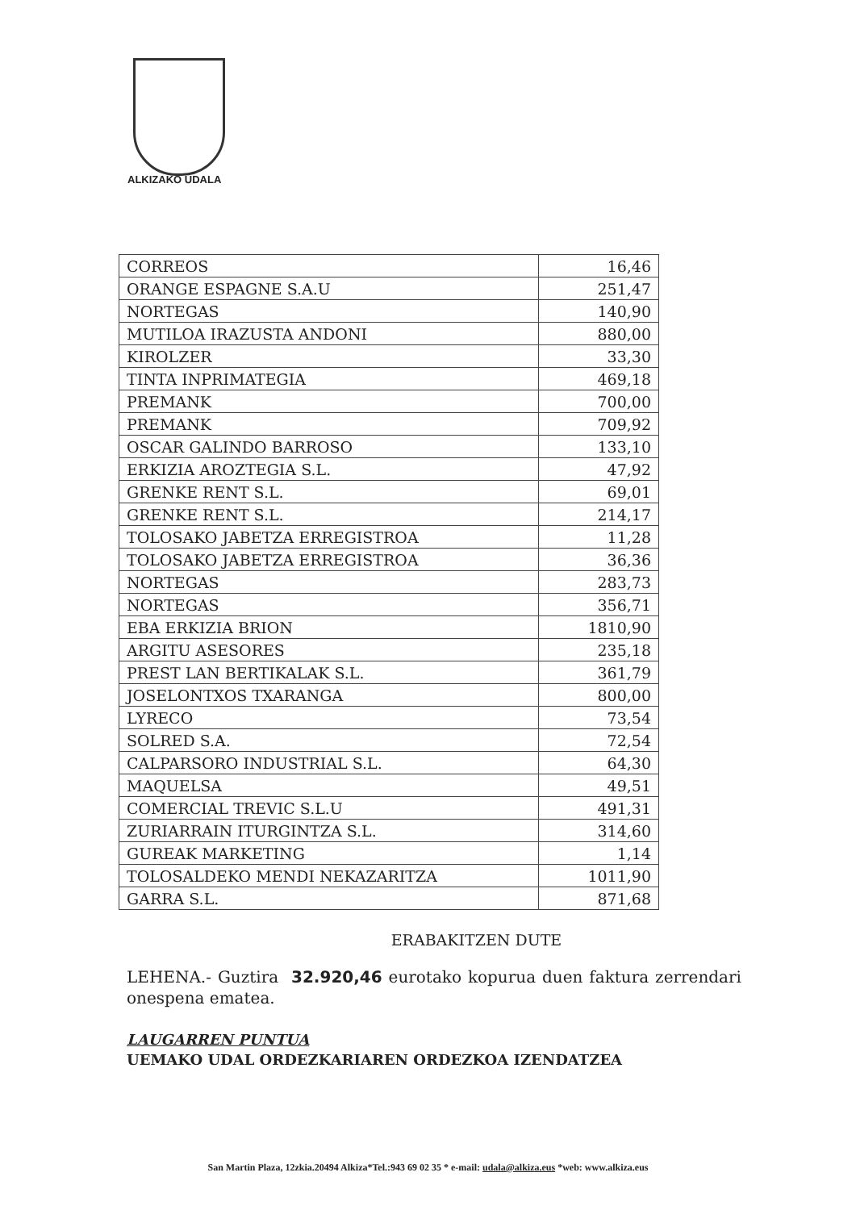ALKIZAKO UDALA
| CORREOS | 16,46 |
| ORANGE ESPAGNE S.A.U | 251,47 |
| NORTEGAS | 140,90 |
| MUTILOA IRAZUSTA ANDONI | 880,00 |
| KIROLZER | 33,30 |
| TINTA INPRIMATEGIA | 469,18 |
| PREMANK | 700,00 |
| PREMANK | 709,92 |
| OSCAR GALINDO BARROSO | 133,10 |
| ERKIZIA AROZTEGIA S.L. | 47,92 |
| GRENKE RENT S.L. | 69,01 |
| GRENKE RENT S.L. | 214,17 |
| TOLOSAKO JABETZA ERREGISTROA | 11,28 |
| TOLOSAKO JABETZA ERREGISTROA | 36,36 |
| NORTEGAS | 283,73 |
| NORTEGAS | 356,71 |
| EBA ERKIZIA BRION | 1810,90 |
| ARGITU ASESORES | 235,18 |
| PREST LAN BERTIKALAK S.L. | 361,79 |
| JOSELONTXOS TXARANGA | 800,00 |
| LYRECO | 73,54 |
| SOLRED S.A. | 72,54 |
| CALPARSORO INDUSTRIAL S.L. | 64,30 |
| MAQUELSA | 49,51 |
| COMERCIAL TREVIC S.L.U | 491,31 |
| ZURIARRAIN ITURGINTZA S.L. | 314,60 |
| GUREAK MARKETING | 1,14 |
| TOLOSALDEKO MENDI NEKAZARITZA | 1011,90 |
| GARRA S.L. | 871,68 |
ERABAKITZEN DUTE
LEHENA.- Guztira 32.920,46 eurotako kopurua duen faktura zerrendari onespena ematea.
LAUGARREN PUNTUA
UEMAKO UDAL ORDEZKARIAREN ORDEZKOA IZENDATZEA
San Martin Plaza, 12zkia.20494 Alkiza*Tel.:943 69 02 35 * e-mail: udala@alkiza.eus *web: www.alkiza.eus